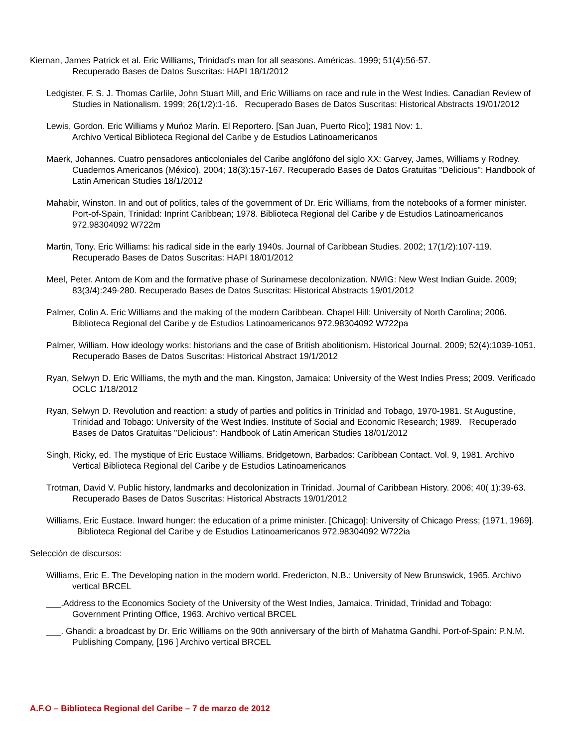Kiernan, James Patrick et al. Eric Williams, Trinidad's man for all seasons. Américas. 1999; 51(4):56-57.
Recuperado Bases de Datos Suscritas: HAPI 18/1/2012
Ledgister, F. S. J. Thomas Carlile, John Stuart Mill, and Eric Williams on race and rule in the West Indies. Canadian Review of Studies in Nationalism. 1999; 26(1/2):1-16. Recuperado Bases de Datos Suscritas: Historical Abstracts 19/01/2012
Lewis, Gordon. Eric Williams y Muńoz Marín. El Reportero. [San Juan, Puerto Rico]; 1981 Nov: 1.
Archivo Vertical Biblioteca Regional del Caribe y de Estudios Latinoamericanos
Maerk, Johannes. Cuatro pensadores anticoloniales del Caribe anglófono del siglo XX: Garvey, James, Williams y Rodney. Cuadernos Americanos (México). 2004; 18(3):157-167. Recuperado Bases de Datos Gratuitas "Delicious": Handbook of Latin American Studies 18/1/2012
Mahabir, Winston. In and out of politics, tales of the government of Dr. Eric Williams, from the notebooks of a former minister. Port-of-Spain, Trinidad: Inprint Caribbean; 1978. Biblioteca Regional del Caribe y de Estudios Latinoamericanos 972.98304092 W722m
Martin, Tony. Eric Williams: his radical side in the early 1940s. Journal of Caribbean Studies. 2002; 17(1/2):107-119. Recuperado Bases de Datos Suscritas: HAPI 18/01/2012
Meel, Peter. Antom de Kom and the formative phase of Surinamese decolonization. NWIG: New West Indian Guide. 2009; 83(3/4):249-280. Recuperado Bases de Datos Suscritas: Historical Abstracts 19/01/2012
Palmer, Colin A. Eric Williams and the making of the modern Caribbean. Chapel Hill: University of North Carolina; 2006. Biblioteca Regional del Caribe y de Estudios Latinoamericanos 972.98304092 W722pa
Palmer, William. How ideology works: historians and the case of British abolitionism. Historical Journal. 2009; 52(4):1039-1051. Recuperado Bases de Datos Suscritas: Historical Abstract 19/1/2012
Ryan, Selwyn D. Eric Williams, the myth and the man. Kingston, Jamaica: University of the West Indies Press; 2009. Verificado OCLC 1/18/2012
Ryan, Selwyn D. Revolution and reaction: a study of parties and politics in Trinidad and Tobago, 1970-1981. St Augustine, Trinidad and Tobago: University of the West Indies. Institute of Social and Economic Research; 1989. Recuperado Bases de Datos Gratuitas "Delicious": Handbook of Latin American Studies 18/01/2012
Singh, Ricky, ed. The mystique of Eric Eustace Williams. Bridgetown, Barbados: Caribbean Contact. Vol. 9, 1981. Archivo Vertical Biblioteca Regional del Caribe y de Estudios Latinoamericanos
Trotman, David V. Public history, landmarks and decolonization in Trinidad. Journal of Caribbean History. 2006; 40( 1):39-63. Recuperado Bases de Datos Suscritas: Historical Abstracts 19/01/2012
Williams, Eric Eustace. Inward hunger: the education of a prime minister. [Chicago]: University of Chicago Press; {1971, 1969]. Biblioteca Regional del Caribe y de Estudios Latinoamericanos 972.98304092 W722ia
Selección de discursos:
Williams, Eric E. The Developing nation in the modern world. Fredericton, N.B.: University of New Brunswick, 1965. Archivo vertical BRCEL
___.Address to the Economics Society of the University of the West Indies, Jamaica. Trinidad, Trinidad and Tobago: Government Printing Office, 1963. Archivo vertical BRCEL
___. Ghandi: a broadcast by Dr. Eric Williams on the 90th anniversary of the birth of Mahatma Gandhi. Port-of-Spain: P.N.M. Publishing Company, [196 ] Archivo vertical BRCEL
A.F.O – Biblioteca Regional del Caribe – 7 de marzo de 2012